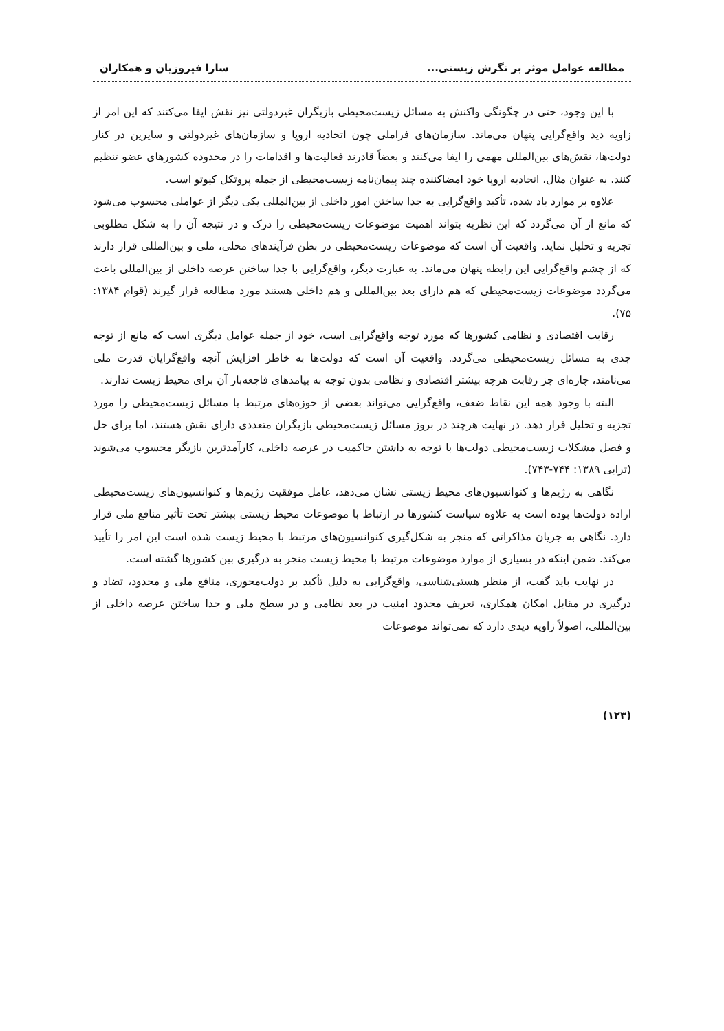مطالعه عوامل موثر بر نگرش زیستی... سارا فیروزیان و همکاران
با این وجود، حتی در چگونگی واکنش به مسائل زیست‌محیطی بازیگران غیردولتی نیز نقش ایفا می‌کنند که این امر از زاویه دید واقع‌گرایی پنهان می‌ماند. سازمان‌های فراملی چون اتحادیه اروپا و سازمان‌های غیردولتی و سایرین در کنار دولت‌ها، نقش‌های بین‌المللی مهمی را ایفا می‌کنند و بعضاً قادرند فعالیت‌ها و اقدامات را در محدوده کشورهای عضو تنظیم کنند. به عنوان مثال، اتحادیه اروپا خود امضاکننده چند پیمان‌نامه زیست‌محیطی از جمله پروتکل کیوتو است.
علاوه بر موارد یاد شده، تأکید واقع‌گرایی به جدا ساختن امور داخلی از بین‌المللی یکی دیگر از عواملی محسوب می‌شود که مانع از آن می‌گردد که این نظریه بتواند اهمیت موضوعات زیست‌محیطی را درک و در نتیجه آن را به شکل مطلوبی تجزیه و تحلیل نماید. واقعیت آن است که موضوعات زیست‌محیطی در بطن فرآیندهای محلی، ملی و بین‌المللی قرار دارند که از چشم واقع‌گرایی این رابطه پنهان می‌ماند. به عبارت دیگر، واقع‌گرایی با جدا ساختن عرصه داخلی از بین‌المللی باعث می‌گردد موضوعات زیست‌محیطی که هم دارای بعد بین‌المللی و هم داخلی هستند مورد مطالعه قرار گیرند (قوام ۱۳۸۴: ۷۵).
رقابت اقتصادی و نظامی کشورها که مورد توجه واقع‌گرایی است، خود از جمله عوامل دیگری است که مانع از توجه جدی به مسائل زیست‌محیطی می‌گردد. واقعیت آن است که دولت‌ها به خاطر افزایش آنچه واقع‌گرایان قدرت ملی می‌نامند، چاره‌ای جز رقابت هرچه بیشتر اقتصادی و نظامی بدون توجه به پیامدهای فاجعه‌بار آن برای محیط زیست ندارند.
البته با وجود همه این نقاط ضعف، واقع‌گرایی می‌تواند بعضی از حوزه‌های مرتبط با مسائل زیست‌محیطی را مورد تجزیه و تحلیل قرار دهد. در نهایت هرچند در بروز مسائل زیست‌محیطی بازیگران متعددی دارای نقش هستند، اما برای حل و فصل مشکلات زیست‌محیطی دولت‌ها با توجه به داشتن حاکمیت در عرصه داخلی، کارآمدترین بازیگر محسوب می‌شوند (ترابی ۱۳۸۹: ۷۴۴-۷۴۳).
نگاهی به رژیم‌ها و کنوانسیون‌های محیط زیستی نشان می‌دهد، عامل موفقیت رژیم‌ها و کنوانسیون‌های زیست‌محیطی اراده دولت‌ها بوده است به علاوه سیاست کشورها در ارتباط با موضوعات محیط زیستی بیشتر تحت تأثیر منافع ملی قرار دارد. نگاهی به جریان مذاکراتی که منجر به شکل‌گیری کنوانسیون‌های مرتبط با محیط زیست شده است این امر را تأیید می‌کند. ضمن اینکه در بسیاری از موارد موضوعات مرتبط با محیط زیست منجر به درگیری بین کشورها گشته است.
در نهایت باید گفت، از منظر هستی‌شناسی، واقع‌گرایی به دلیل تأکید بر دولت‌محوری، منافع ملی و محدود، تضاد و درگیری در مقابل امکان همکاری، تعریف محدود امنیت در بعد نظامی و در سطح ملی و جدا ساختن عرصه داخلی از بین‌المللی، اصولاً زاویه دیدی دارد که نمی‌تواند موضوعات
(۱۲۳)